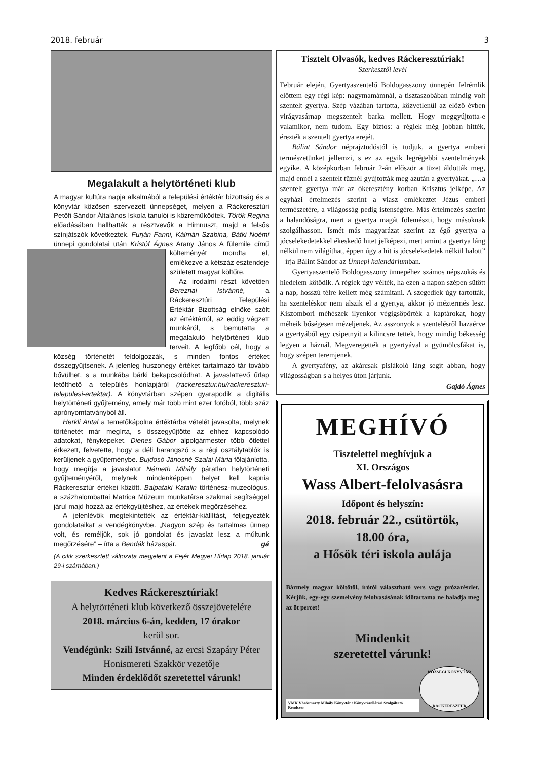2018. február 3
Megalakult a helytörténeti klub
A magyar kultúra napja alkalmából a települési értéktár bizottság és a könyvtár közösen szervezett ünnepséget, melyen a Ráckeresztúri Petőfi Sándor Általános Iskola tanulói is közreműködtek. Török Regina előadásában hallhatták a résztvevők a Himnuszt, majd a felsős színjátszók következtek. Furján Fanni, Kálmán Szabina, Bátki Noémi ünnepi gondolatai után Kristóf Ágnes Arany János A fülemile című költeményét mondta el, emlékezve a kétszáz esztendeje született magyar költőre.
Az irodalmi részt követően Bereznai Istvánné, a Ráckeresztúri Települési Értéktár Bizottság elnöke szólt az értéktárról, az eddig végzett munkáról, s bemutatta a megalakuló helytörténeti klub terveit. A legfőbb cél, hogy a község történetét feldolgozzák, s minden fontos értéket összegyűjtsenek. A jelenleg huszonegy értéket tartalmazó tár tovább bővülhet, s a munkába bárki bekapcsolódhat. A javaslattevő űrlap letölthető a település honlapjáról (rackeresztur.hu/rackereszturi-telepulesi-ertektar). A könyvtárban szépen gyarapodik a digitális helytörténeti gyűjtemény, amely már több mint ezer fotóból, több száz aprónyomtatványból áll.
Herkli Antal a temetőkápolna értéktárba vételét javasolta, melynek történetét már megírta, s összegyűjtötte az ehhez kapcsolódó adatokat, fényképeket. Dienes Gábor alpolgármester több ötlettel érkezett, felvetette, hogy a déli harangszó s a régi osztálytablók is kerüljenek a gyűjteménybe. Bujdosó Jánosné Szalai Mária fölajánlotta, hogy megírja a javaslatot Németh Mihály páratlan helytörténeti gyűjteményéről, melynek mindenképpen helyet kell kapnia Ráckeresztúr értékei között. Balpataki Katalin történész-muzeológus, a százhalombattai Matrica Múzeum munkatársa szakmai segítséggel járul majd hozzá az értékgyűjtéshez, az értékek megőrzéséhez.
A jelenlévők megtekintették az értéktár-kiállítást, feljegyezték gondolataikat a vendégkönyvbe. „Nagyon szép és tartalmas ünnep volt, és reméljük, sok jó gondolat és javaslat lesz a múltunk megőrzésére” – írta a Bendák házaspár. gá
(A cikk szerkesztett változata megjelent a Fejér Megyei Hírlap 2018. január 29-i számában.)
Kedves Ráckeresztúriak!
A helytörténeti klub következő összejövetelére
2018. március 6-án, kedden, 17 órakor
kerül sor.
Vendégünk: Szili Istvánné, az ercsi Szapáry Péter Honismereti Szakkör vezetője
Minden érdeklődőt szeretettel várunk!
Tisztelt Olvasók, kedves Ráckeresztúriak!
Szerkesztői levél
Február elején, Gyertyaszentelő Boldogasszony ünnepén felrémlik előttem egy régi kép: nagymamámnál, a tisztaszobában mindig volt szentelt gyertya. Szép vázában tartotta, közvetlenül az előző évben virágvasárnap megszentelt barka mellett. Hogy meggyújtotta-e valamikor, nem tudom. Egy biztos: a régiek még jobban hitték, érezték a szentelt gyertya erejét.
Bálint Sándor néprajztudóstól is tudjuk, a gyertya emberi természetünket jellemzi, s ez az egyik legrégebbi szentelmények egyike. A középkorban február 2-án először a tüzet áldották meg, majd ennél a szentelt tűznél gyújtották meg azután a gyertyákat. „…a szentelt gyertya már az ókeresztény korban Krisztus jelképe. Az egyházi értelmezés szerint a viasz emlékeztet Jézus emberi természetére, a világosság pedig istenségére. Más értelmezés szerint a halandóságra, mert a gyertya magát fölemészti, hogy másoknak szolgálhasson. Ismét más magyarázat szerint az égő gyertya a jócselekedetekkel ékeskedő hitet jelképezi, mert amint a gyertya láng nélkül nem világíthat, éppen úgy a hit is jócselekedetek nélkül halott” – írja Bálint Sándor az Ünnepi kalendáriumban.
Gyertyaszentelő Boldogasszony ünnepéhez számos népszokás és hiedelem kötődik. A régiek úgy vélték, ha ezen a napon szépen sütött a nap, hosszú télre kellett még számítani. A szegediek úgy tartották, ha szenteléskor nem alszik el a gyertya, akkor jó méztermés lesz. Kiszombori méhészek ilyenkor végigsöpörték a kaptárokat, hogy méheik bőségesen mézeljenek. Az asszonyok a szentelésről hazaérve a gyertyából egy csipetnyit a kilincsre tettek, hogy mindig békesség legyen a háznál. Megveregették a gyertyával a gyümölcsfákat is, hogy szépen teremjenek.
A gyertyafény, az akárcsak pislákoló láng segít abban, hogy világosságban s a helyes úton járjunk.
Gajdó Ágnes
MEGHÍVÓ
Tisztelettel meghívjuk a
XI. Országos
Wass Albert-felolvasásra
Időpont és helyszín:
2018. február 22., csütörtök,
18.00 óra,
a Hősök téri iskola aulája
Bármely magyar költőtől, írótól választható vers vagy prózarészlet. Kérjük, egy-egy szemelvény felolvasásának időtartama ne haladja meg az öt percet!
Mindenkit
szeretettel várunk!
VMK Vörösmarty Mihály Könyvtár / Könyvtárellátási Szolgáltató Rendszer KÖZSÉGI KÖNYVTÁR
RÁCKERESZTÚR